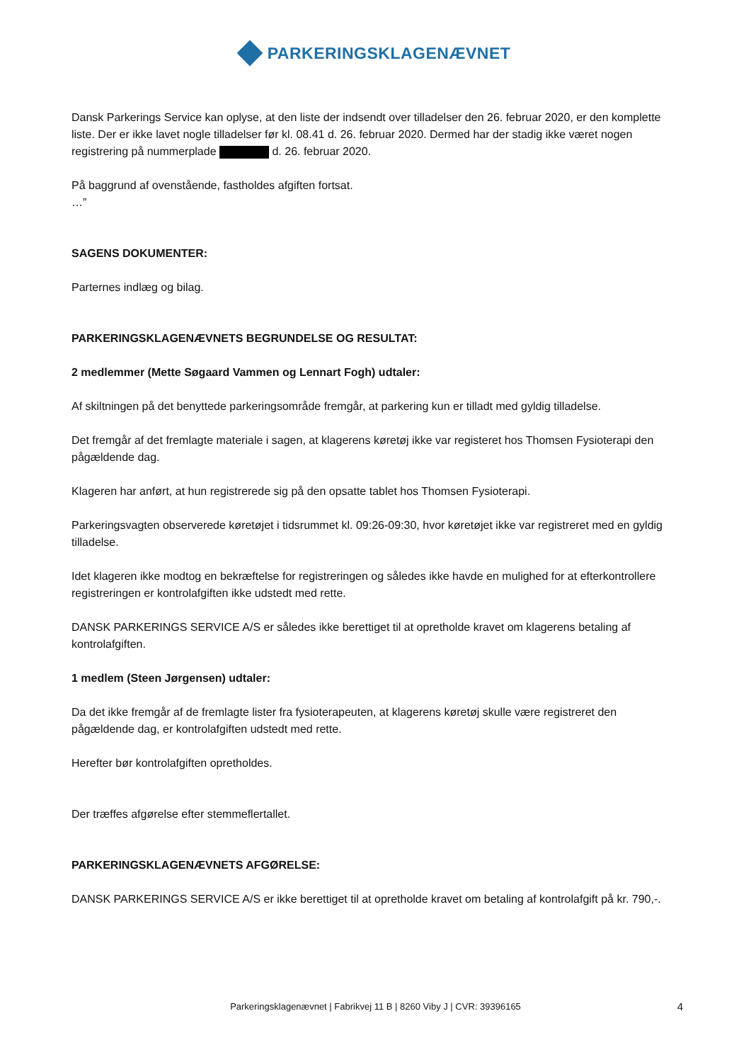PARKERINGSKLAGENÆVNET
Dansk Parkerings Service kan oplyse, at den liste der indsendt over tilladelser den 26. februar 2020, er den komplette liste. Der er ikke lavet nogle tilladelser før kl. 08.41 d. 26. februar 2020. Dermed har der stadig ikke været nogen registrering på nummerplade d. 26. februar 2020.
På baggrund af ovenstående, fastholdes afgiften fortsat.
…”
SAGENS DOKUMENTER:
Parternes indlæg og bilag.
PARKERINGSKLAGENÆVNETS BEGRUNDELSE OG RESULTAT:
2 medlemmer (Mette Søgaard Vammen og Lennart Fogh) udtaler:
Af skiltningen på det benyttede parkeringsområde fremgår, at parkering kun er tilladt med gyldig tilladelse.
Det fremgår af det fremlagte materiale i sagen, at klagerens køretøj ikke var registeret hos Thomsen Fysioterapi den pågældende dag.
Klageren har anført, at hun registrerede sig på den opsatte tablet hos Thomsen Fysioterapi.
Parkeringsvagten observerede køretøjet i tidsrummet kl. 09:26-09:30, hvor køretøjet ikke var registreret med en gyldig tilladelse.
Idet klageren ikke modtog en bekræftelse for registreringen og således ikke havde en mulighed for at efterkontrollere registreringen er kontrolafgiften ikke udstedt med rette.
DANSK PARKERINGS SERVICE A/S er således ikke berettiget til at opretholde kravet om klagerens betaling af kontrolafgiften.
1 medlem (Steen Jørgensen) udtaler:
Da det ikke fremgår af de fremlagte lister fra fysioterapeuten, at klagerens køretøj skulle være registreret den pågældende dag, er kontrolafgiften udstedt med rette.
Herefter bør kontrolafgiften opretholdes.
Der træffes afgørelse efter stemmeflertallet.
PARKERINGSKLAGENÆVNETS AFGØRELSE:
DANSK PARKERINGS SERVICE A/S er ikke berettiget til at opretholde kravet om betaling af kontrolafgift på kr. 790,-.
Parkeringsklagenævnet | Fabrikvej 11 B | 8260 Viby J | CVR: 39396165
4